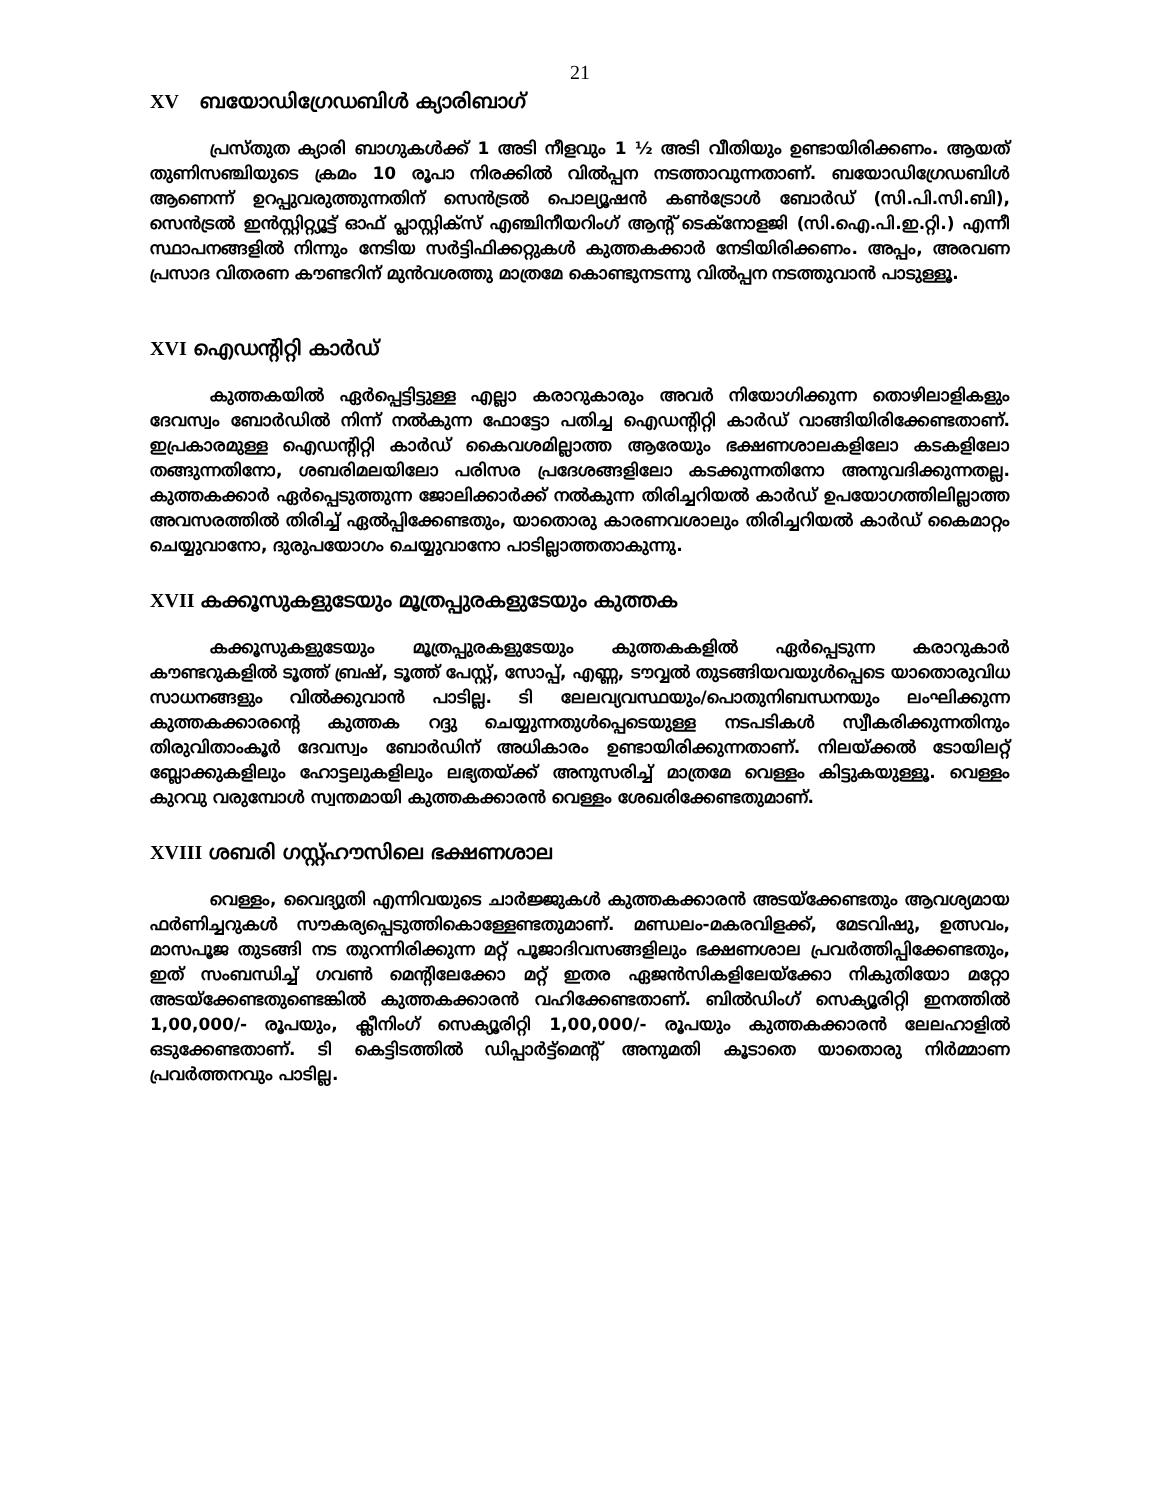21
XV ബയോഡിഗ്രേഡബിൾ ക്യാരിബാഗ്
പ്രസ്തുത ക്യാരി ബാഗുകൾക്ക് 1 അടി നീളവും 1 ½ അടി വീതിയും ഉണ്ടായിരിക്കണം. ആയത് തുണിസഞ്ചിയുടെ ക്രമം 10 രൂപാ നിരക്കിൽ വിൽപ്പന നടത്താവുന്നതാണ്. ബയോഡിഗ്രേഡബിൾ ആണെന്ന് ഉറപ്പുവരുത്തുന്നതിന് സെൻട്രൽ പൊല്യൂഷൻ കൺട്രോൾ ബോർഡ് (സി.പി.സി.ബി), സെൻട്രൽ ഇൻസ്റ്റിറ്റ്യൂട്ട് ഓഫ് പ്ലാസ്റ്റിക്സ് എഞ്ചിനീയറിംഗ് ആന്റ് ടെക്നോളജി (സി.ഐ.പി.ഇ.റ്റി.) എന്നീ സ്ഥാപനങ്ങളിൽ നിന്നും നേടിയ സർട്ടിഫിക്കറ്റുകൾ കുത്തകക്കാർ നേടിയിരിക്കണം. അപ്പം, അരവണ പ്രസാദ വിതരണ കൗണ്ടറിന് മുൻവശത്തു മാത്രമേ കൊണ്ടുനടന്നു വിൽപ്പന നടത്തുവാൻ പാടുള്ളൂ.
XVI ഐഡന്റിറ്റി കാർഡ്
കുത്തകയിൽ ഏർപ്പെട്ടിട്ടുള്ള എല്ലാ കരാറുകാരും അവർ നിയോഗിക്കുന്ന തൊഴിലാളികളും ദേവസ്വം ബോർഡിൽ നിന്ന് നൽകുന്ന ഫോട്ടോ പതിച്ച ഐഡന്റിറ്റി കാർഡ് വാങ്ങിയിരിക്കേണ്ടതാണ്. ഇപ്രകാരമുള്ള ഐഡന്റിറ്റി കാർഡ് കൈവശമില്ലാത്ത ആരേയും ഭക്ഷണശാലകളിലോ കടകളിലോ തങ്ങുന്നതിനോ, ശബരിമലയിലോ പരിസര പ്രദേശങ്ങളിലോ കടക്കുന്നതിനോ അനുവദിക്കുന്നതല്ല. കുത്തകക്കാർ ഏർപ്പെടുത്തുന്ന ജോലിക്കാർക്ക് നൽകുന്ന തിരിച്ചറിയൽ കാർഡ് ഉപയോഗത്തിലില്ലാത്ത അവസരത്തിൽ തിരിച്ച് ഏൽപ്പിക്കേണ്ടതും, യാതൊരു കാരണവശാലും തിരിച്ചറിയൽ കാർഡ് കൈമാറ്റം ചെയ്യുവാനോ, ദുരുപയോഗം ചെയ്യുവാനോ പാടില്ലാത്തതാകുന്നു.
XVII കക്കൂസുകളുടേയും മൂത്രപ്പുരകളുടേയും കുത്തക
കക്കൂസുകളുടേയും മൂത്രപ്പുരകളുടേയും കുത്തകകളിൽ ഏർപ്പെടുന്ന കരാറുകാർ കൗണ്ടറുകളിൽ ടൂത്ത് ബ്രഷ്, ടൂത്ത് പേസ്റ്റ്, സോപ്പ്, എണ്ണ, ടൗവ്വൽ തുടങ്ങിയവയുൾപ്പെടെ യാതൊരുവിധ സാധനങ്ങളും വിൽക്കുവാൻ പാടില്ല. ടി ലേലവ്യവസ്ഥയും/പൊതുനിബന്ധനയും ലംഘിക്കുന്ന കുത്തകക്കാരന്റെ കുത്തക റദ്ദു ചെയ്യുന്നതുൾപ്പെടെയുള്ള നടപടികൾ സ്വീകരിക്കുന്നതിനും തിരുവിതാംകൂർ ദേവസ്വം ബോർഡിന് അധികാരം ഉണ്ടായിരിക്കുന്നതാണ്. നിലയ്ക്കൽ ടോയിലറ്റ് ബ്ലോക്കുകളിലും ഹോട്ടലുകളിലും ലഭ്യതയ്ക്ക് അനുസരിച്ച് മാത്രമേ വെള്ളം കിട്ടുകയുള്ളൂ. വെള്ളം കുറവു വരുമ്പോൾ സ്വന്തമായി കുത്തകക്കാരൻ വെള്ളം ശേഖരിക്കേണ്ടതുമാണ്.
XVIII ശബരി ഗസ്റ്റ്ഹൗസിലെ ഭക്ഷണശാല
വെള്ളം, വൈദ്യുതി എന്നിവയുടെ ചാർജ്ജുകൾ കുത്തകക്കാരൻ അടയ്ക്കേണ്ടതും ആവശ്യമായ ഫർണിച്ചറുകൾ സൗകര്യപ്പെടുത്തികൊള്ളേണ്ടതുമാണ്. മണ്ഡലം-മകരവിളക്ക്, മേടവിഷു, ഉത്സവം, മാസപൂജ തുടങ്ങി നട തുറന്നിരിക്കുന്ന മറ്റ് പൂജാദിവസങ്ങളിലും ഭക്ഷണശാല പ്രവർത്തിപ്പിക്കേണ്ടതും, ഇത് സംബന്ധിച്ച് ഗവൺ മെന്റിലേക്കോ മറ്റ് ഇതര ഏജൻസികളിലേയ്ക്കോ നികുതിയോ മറ്റോ അടയ്ക്കേണ്ടതുണ്ടെങ്കിൽ കുത്തകക്കാരൻ വഹിക്കേണ്ടതാണ്. ബിൽഡിംഗ് സെക്യൂരിറ്റി ഇനത്തിൽ 1,00,000/- രൂപയും, ക്ലീനിംഗ് സെക്യൂരിറ്റി 1,00,000/- രൂപയും കുത്തകക്കാരൻ ലേലഹാളിൽ ഒടുക്കേണ്ടതാണ്. ടി കെട്ടിടത്തിൽ ഡിപ്പാർട്ട്മെന്റ് അനുമതി കൂടാതെ യാതൊരു നിർമ്മാണ പ്രവർത്തനവും പാടില്ല.